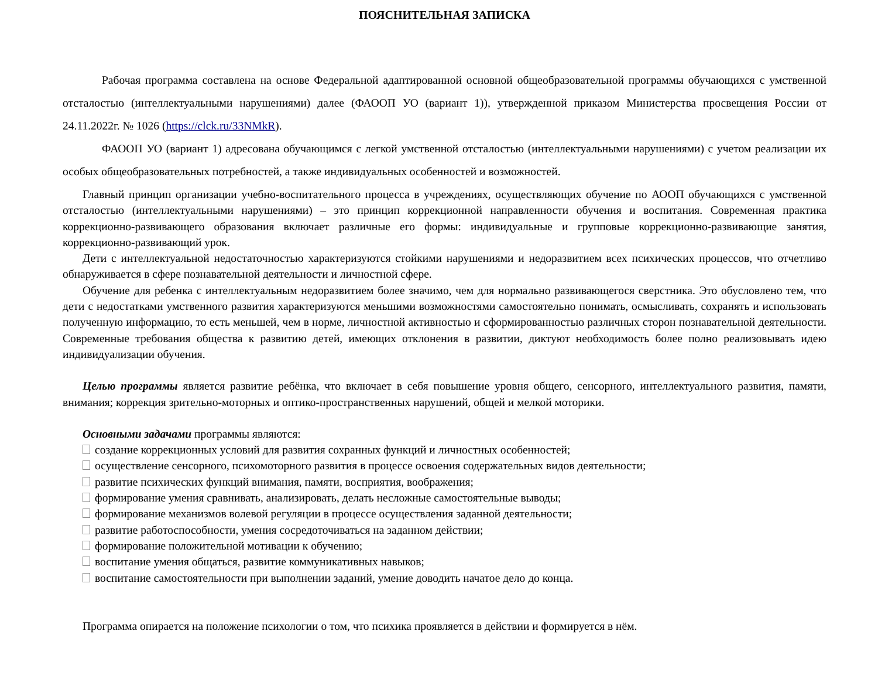ПОЯСНИТЕЛЬНАЯ ЗАПИСКА
Рабочая программа составлена на основе Федеральной адаптированной основной общеобразовательной программы обучающихся с умственной отсталостью (интеллектуальными нарушениями) далее (ФАООП УО (вариант 1)), утвержденной приказом Министерства просвещения России от 24.11.2022г. № 1026 (https://clck.ru/33NMkR).
ФАООП УО (вариант 1) адресована обучающимся с легкой умственной отсталостью (интеллектуальными нарушениями) с учетом реализации их особых общеобразовательных потребностей, а также индивидуальных особенностей и возможностей.
Главный принцип организации учебно-воспитательного процесса в учреждениях, осуществляющих обучение по АООП обучающихся с умственной отсталостью (интеллектуальными нарушениями) – это принцип коррекционной направленности обучения и воспитания. Современная практика коррекционно-развивающего образования включает различные его формы: индивидуальные и групповые коррекционно-развивающие занятия, коррекционно-развивающий урок.
Дети с интеллектуальной недостаточностью характеризуются стойкими нарушениями и недоразвитием всех психических процессов, что отчетливо обнаруживается в сфере познавательной деятельности и личностной сфере.
Обучение для ребенка с интеллектуальным недоразвитием более значимо, чем для нормально развивающегося сверстника. Это обусловлено тем, что дети с недостатками умственного развития характеризуются меньшими возможностями самостоятельно понимать, осмысливать, сохранять и использовать полученную информацию, то есть меньшей, чем в норме, личностной активностью и сформированностью различных сторон познавательной деятельности. Современные требования общества к развитию детей, имеющих отклонения в развитии, диктуют необходимость более полно реализовывать идею индивидуализации обучения.
Целью программы является развитие ребёнка, что включает в себя повышение уровня общего, сенсорного, интеллектуального развития, памяти, внимания; коррекция зрительно-моторных и оптико-пространственных нарушений, общей и мелкой моторики.
Основными задачами программы являются:
создание коррекционных условий для развития сохранных функций и личностных особенностей;
осуществление сенсорного, психомоторного развития в процессе освоения содержательных видов деятельности;
развитие психических функций внимания, памяти, восприятия, воображения;
формирование умения сравнивать, анализировать, делать несложные самостоятельные выводы;
формирование механизмов волевой регуляции в процессе осуществления заданной деятельности;
развитие работоспособности, умения сосредоточиваться на заданном действии;
формирование положительной мотивации к обучению;
воспитание умения общаться, развитие коммуникативных навыков;
воспитание самостоятельности при выполнении заданий, умение доводить начатое дело до конца.
Программа опирается на положение психологии о том, что психика проявляется в действии и формируется в нём.